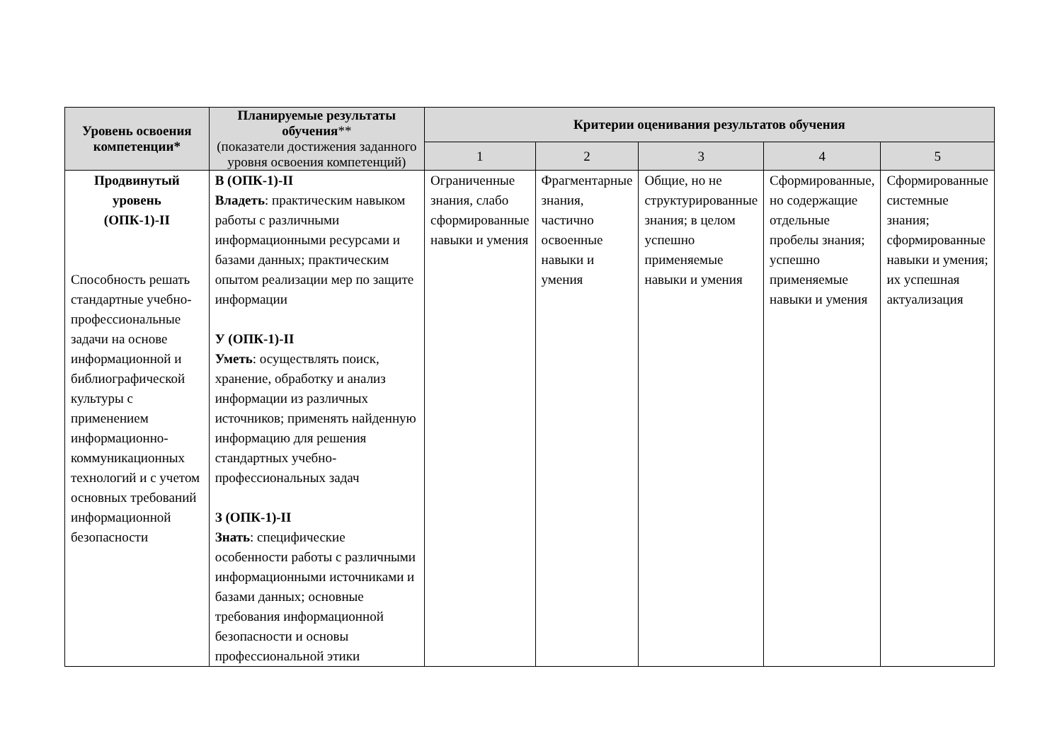| Уровень освоения компетенции* | Планируемые результаты обучения ** (показатели достижения заданного уровня освоения компетенций) | Критерии оценивания результатов обучения | | | | |
| --- | --- | --- | --- | --- | --- | --- |
| | | 1 | 2 | 3 | 4 | 5 |
| Продвинутый уровень (ОПК-1)-II Способность решать стандартные учебно-профессиональные задачи на основе информационной и библиографической культуры с применением информационно-коммуникационных технологий и с учетом основных требований информационной безопасности | В (ОПК-1)-II Владеть : практическим навыком работы с различными информационными ресурсами и базами данных; практическим опытом реализации мер по защите информации У (ОПК-1)-II Уметь : осуществлять поиск, хранение, обработку и анализ информации из различных источников; применять найденную информацию для решения стандартных учебно-профессиональных задач З (ОПК-1)-II Знать : специфические особенности работы с различными информационными источниками и базами данных; основные требования информационной безопасности и основы профессиональной этики | Ограниченные знания, слабо сформированные навыки и умения | Фрагментарные знания, частично освоенные навыки и умения | Общие, но не структурированные знания; в целом успешно применяемые навыки и умения | Сформированные, но содержащие отдельные пробелы знания; успешно применяемые навыки и умения | Сформированные системные знания; сформированные навыки и умения; их успешная актуализация |